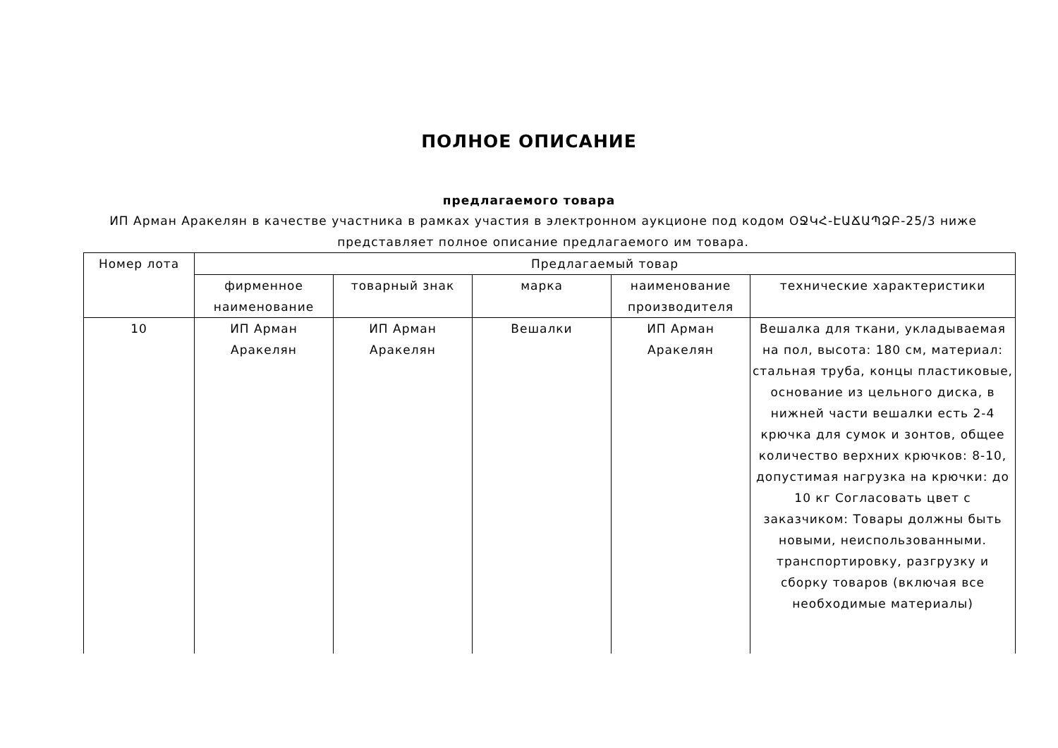ПОЛНОЕ ОПИСАНИЕ
предлагаемого товара
ИП Арман Аракелян в качестве участника в рамках участия в электронном аукционе под кодом ՕՋԿՀ-ԷԱՃԱՊՁԲ-25/3 ниже представляет полное описание предлагаемого им товара.
| Номер лота | Предлагаемый товар | | | | |
| --- | --- | --- | --- | --- | --- |
| | фирменное наименование | товарный знак | марка | наименование производителя | технические характеристики |
| 10 | ИП Арман Аракелян | ИП Арман Аракелян | Вешалки | ИП Арман Аракелян | Вешалка для ткани, укладываемая на пол, высота: 180 см, материал: стальная труба, концы пластиковые, основание из цельного диска, в нижней части вешалки есть 2-4 крючка для сумок и зонтов, общее количество верхних крючков: 8-10, допустимая нагрузка на крючки: до 10 кг Согласовать цвет с заказчиком: Товары должны быть новыми, неиспользованными. транспортировку, разгрузку и сборку товаров (включая все необходимые материалы) |